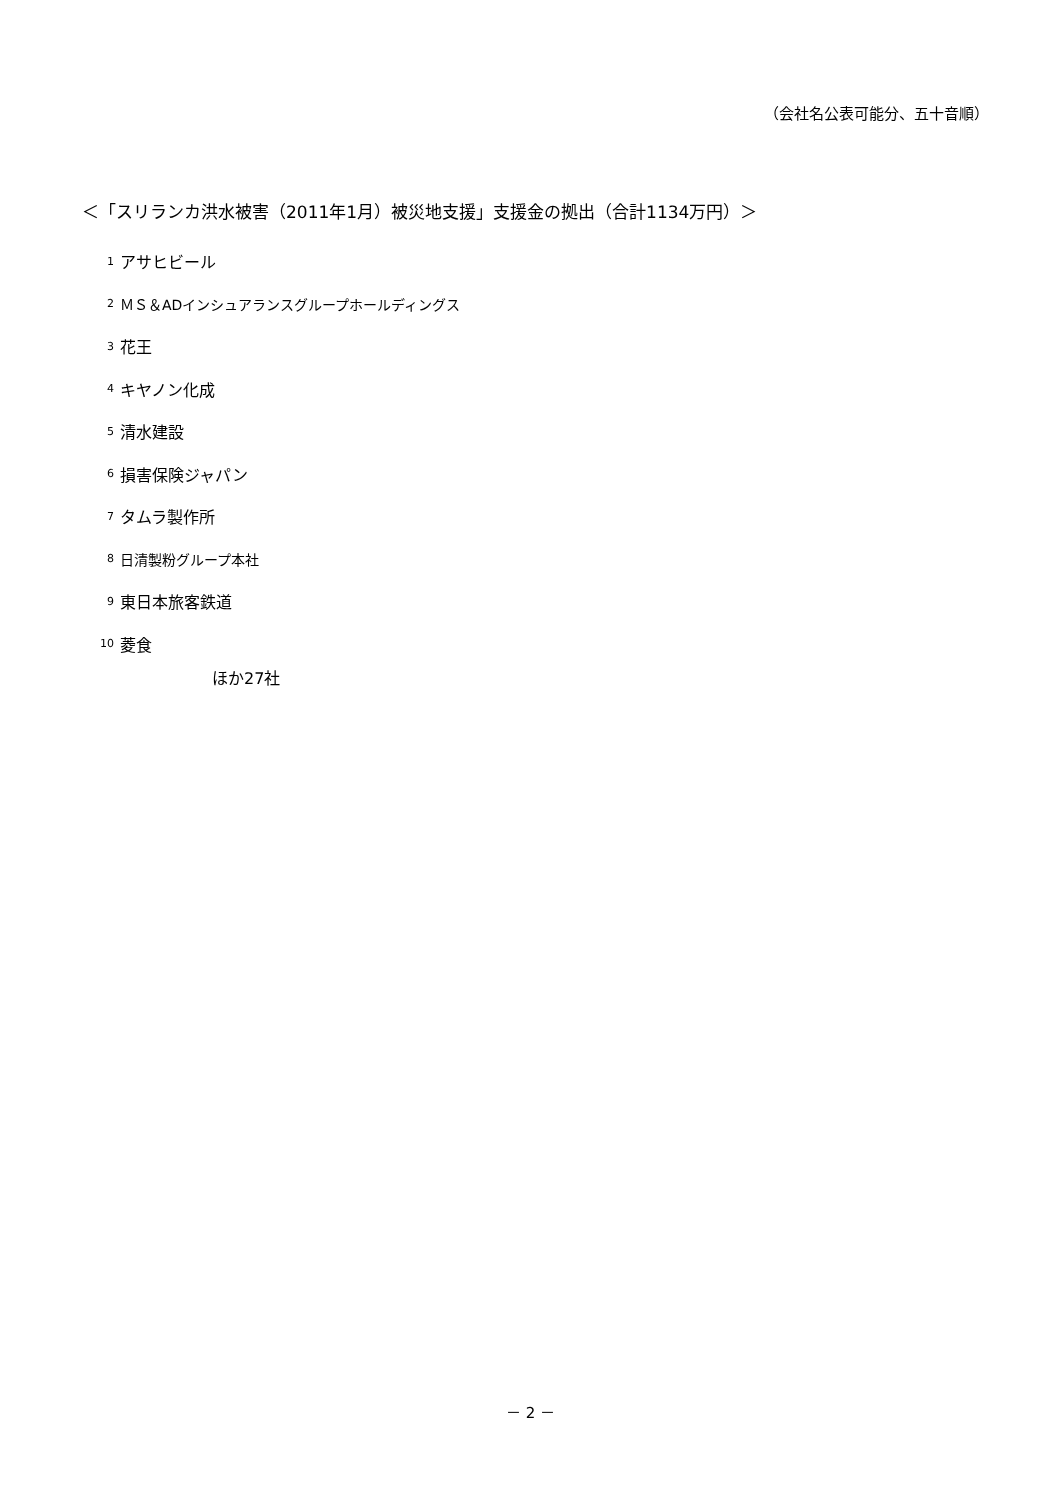（会社名公表可能分、五十音順）
＜「スリランカ洪水被害（2011年1月）被災地支援」支援金の拠出（合計1134万円）＞
1 アサヒビール
2 ＭＳ＆ADインシュアランスグループホールディングス
3 花王
4 キヤノン化成
5 清水建設
6 損害保険ジャパン
7 タムラ製作所
8 日清製粉グループ本社
9 東日本旅客鉄道
10 菱食
ほか27社
－ 2 －